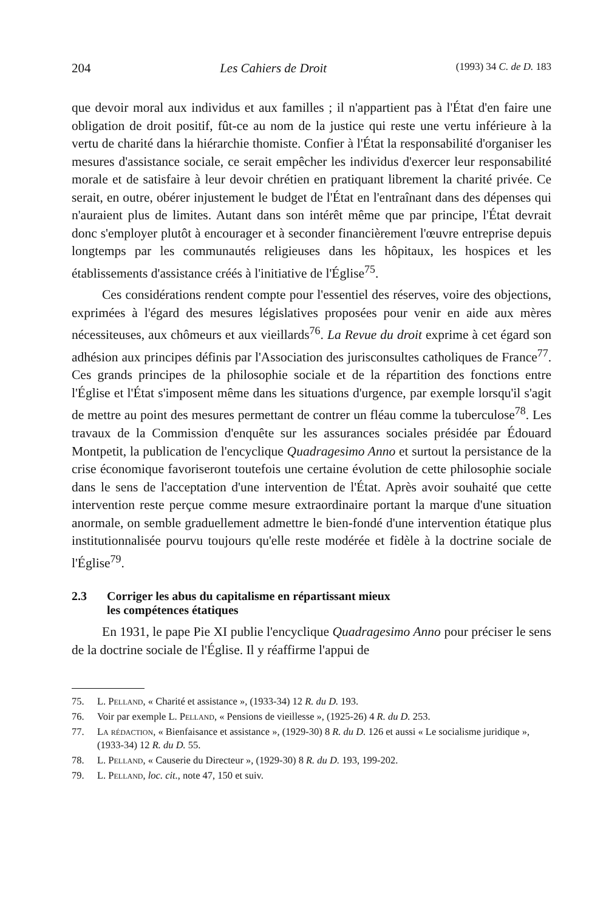204 Les Cahiers de Droit (1993) 34 C. de D. 183
que devoir moral aux individus et aux familles ; il n'appartient pas à l'État d'en faire une obligation de droit positif, fût-ce au nom de la justice qui reste une vertu inférieure à la vertu de charité dans la hiérarchie thomiste. Confier à l'État la responsabilité d'organiser les mesures d'assistance sociale, ce serait empêcher les individus d'exercer leur responsabilité morale et de satisfaire à leur devoir chrétien en pratiquant librement la charité privée. Ce serait, en outre, obérer injustement le budget de l'État en l'entraînant dans des dépenses qui n'auraient plus de limites. Autant dans son intérêt même que par principe, l'État devrait donc s'employer plutôt à encourager et à seconder financièrement l'œuvre entreprise depuis longtemps par les communautés religieuses dans les hôpitaux, les hospices et les établissements d'assistance créés à l'initiative de l'Église<sup>75</sup>.
Ces considérations rendent compte pour l'essentiel des réserves, voire des objections, exprimées à l'égard des mesures législatives proposées pour venir en aide aux mères nécessiteuses, aux chômeurs et aux vieillards<sup>76</sup>. La Revue du droit exprime à cet égard son adhésion aux principes définis par l'Association des jurisconsultes catholiques de France<sup>77</sup>. Ces grands principes de la philosophie sociale et de la répartition des fonctions entre l'Église et l'État s'imposent même dans les situations d'urgence, par exemple lorsqu'il s'agit de mettre au point des mesures permettant de contrer un fléau comme la tuberculose<sup>78</sup>. Les travaux de la Commission d'enquête sur les assurances sociales présidée par Édouard Montpetit, la publication de l'encyclique Quadragesimo Anno et surtout la persistance de la crise économique favoriseront toutefois une certaine évolution de cette philosophie sociale dans le sens de l'acceptation d'une intervention de l'État. Après avoir souhaité que cette intervention reste perçue comme mesure extraordinaire portant la marque d'une situation anormale, on semble graduellement admettre le bien-fondé d'une intervention étatique plus institutionnalisée pourvu toujours qu'elle reste modérée et fidèle à la doctrine sociale de l'Église<sup>79</sup>.
2.3 Corriger les abus du capitalisme en répartissant mieux
les compétences étatiques
En 1931, le pape Pie XI publie l'encyclique Quadragesimo Anno pour préciser le sens de la doctrine sociale de l'Église. Il y réaffirme l'appui de
75. L. Pelland, « Charité et assistance », (1933-34) 12 R. du D. 193.
76. Voir par exemple L. Pelland, « Pensions de vieillesse », (1925-26) 4 R. du D. 253.
77. La rédaction, « Bienfaisance et assistance », (1929-30) 8 R. du D. 126 et aussi « Le socialisme juridique », (1933-34) 12 R. du D. 55.
78. L. Pelland, « Causerie du Directeur », (1929-30) 8 R. du D. 193, 199-202.
79. L. Pelland, loc. cit., note 47, 150 et suiv.